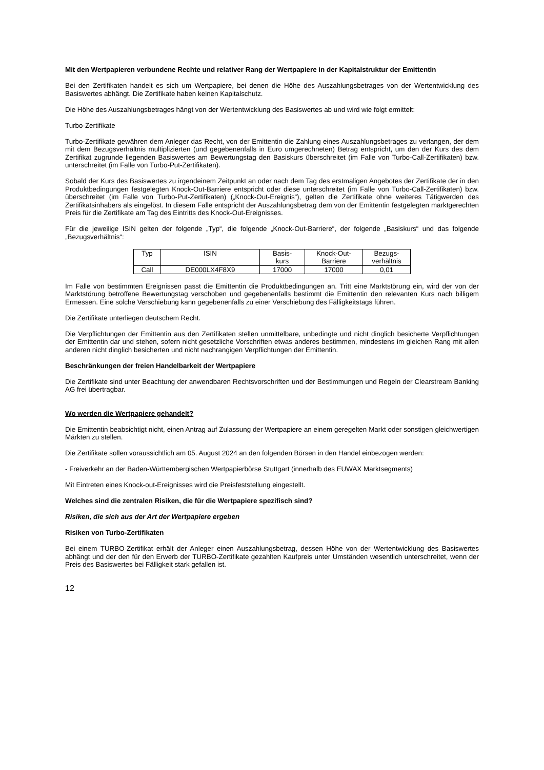Mit den Wertpapieren verbundene Rechte und relativer Rang der Wertpapiere in der Kapitalstruktur der Emittentin
Bei den Zertifikaten handelt es sich um Wertpapiere, bei denen die Höhe des Auszahlungsbetrages von der Wertentwicklung des Basiswertes abhängt. Die Zertifikate haben keinen Kapitalschutz.
Die Höhe des Auszahlungsbetrages hängt von der Wertentwicklung des Basiswertes ab und wird wie folgt ermittelt:
Turbo-Zertifikate
Turbo-Zertifikate gewähren dem Anleger das Recht, von der Emittentin die Zahlung eines Auszahlungsbetrages zu verlangen, der dem mit dem Bezugsverhältnis multiplizierten (und gegebenenfalls in Euro umgerechneten) Betrag entspricht, um den der Kurs des dem Zertifikat zugrunde liegenden Basiswertes am Bewertungstag den Basiskurs überschreitet (im Falle von Turbo-Call-Zertifikaten) bzw. unterschreitet (im Falle von Turbo-Put-Zertifikaten).
Sobald der Kurs des Basiswertes zu irgendeinem Zeitpunkt an oder nach dem Tag des erstmaligen Angebotes der Zertifikate der in den Produktbedingungen festgelegten Knock-Out-Barriere entspricht oder diese unterschreitet (im Falle von Turbo-Call-Zertifikaten) bzw. überschreitet (im Falle von Turbo-Put-Zertifikaten) („Knock-Out-Ereignis“), gelten die Zertifikate ohne weiteres Tätigwerden des Zertifikatsinhabers als eingelöst. In diesem Falle entspricht der Auszahlungsbetrag dem von der Emittentin festgelegten marktgerechten Preis für die Zertifikate am Tag des Eintritts des Knock-Out-Ereignisses.
Für die jeweilige ISIN gelten der folgende „Typ“, die folgende „Knock-Out-Barriere“, der folgende „Basiskurs“ und das folgende „Bezugsverhältnis“:
| Typ | ISIN | Basis- kurs | Knock-Out- Barriere | Bezugs- verhältnis |
| --- | --- | --- | --- | --- |
| Call | DE000LX4F8X9 | 17000 | 17000 | 0,01 |
Im Falle von bestimmten Ereignissen passt die Emittentin die Produktbedingungen an. Tritt eine Marktstörung ein, wird der von der Marktstörung betroffene Bewertungstag verschoben und gegebenenfalls bestimmt die Emittentin den relevanten Kurs nach billigem Ermessen. Eine solche Verschiebung kann gegebenenfalls zu einer Verschiebung des Fälligkeitstags führen.
Die Zertifikate unterliegen deutschem Recht.
Die Verpflichtungen der Emittentin aus den Zertifikaten stellen unmittelbare, unbedingte und nicht dinglich besicherte Verpflichtungen der Emittentin dar und stehen, sofern nicht gesetzliche Vorschriften etwas anderes bestimmen, mindestens im gleichen Rang mit allen anderen nicht dinglich besicherten und nicht nachrangigen Verpflichtungen der Emittentin.
Beschränkungen der freien Handelbarkeit der Wertpapiere
Die Zertifikate sind unter Beachtung der anwendbaren Rechtsvorschriften und der Bestimmungen und Regeln der Clearstream Banking AG frei übertragbar.
Wo werden die Wertpapiere gehandelt?
Die Emittentin beabsichtigt nicht, einen Antrag auf Zulassung der Wertpapiere an einem geregelten Markt oder sonstigen gleichwertigen Märkten zu stellen.
Die Zertifikate sollen voraussichtlich am 05. August 2024 an den folgenden Börsen in den Handel einbezogen werden:
- Freiverkehr an der Baden-Württembergischen Wertpapierbörse Stuttgart (innerhalb des EUWAX Marktsegments)
Mit Eintreten eines Knock-out-Ereignisses wird die Preisfeststellung eingestellt.
Welches sind die zentralen Risiken, die für die Wertpapiere spezifisch sind?
Risiken, die sich aus der Art der Wertpapiere ergeben
Risiken von Turbo-Zertifikaten
Bei einem TURBO-Zertifikat erhält der Anleger einen Auszahlungsbetrag, dessen Höhe von der Wertentwicklung des Basiswertes abhängt und der den für den Erwerb der TURBO-Zertifikate gezahlten Kaufpreis unter Umständen wesentlich unterschreitet, wenn der Preis des Basiswertes bei Fälligkeit stark gefallen ist.
12